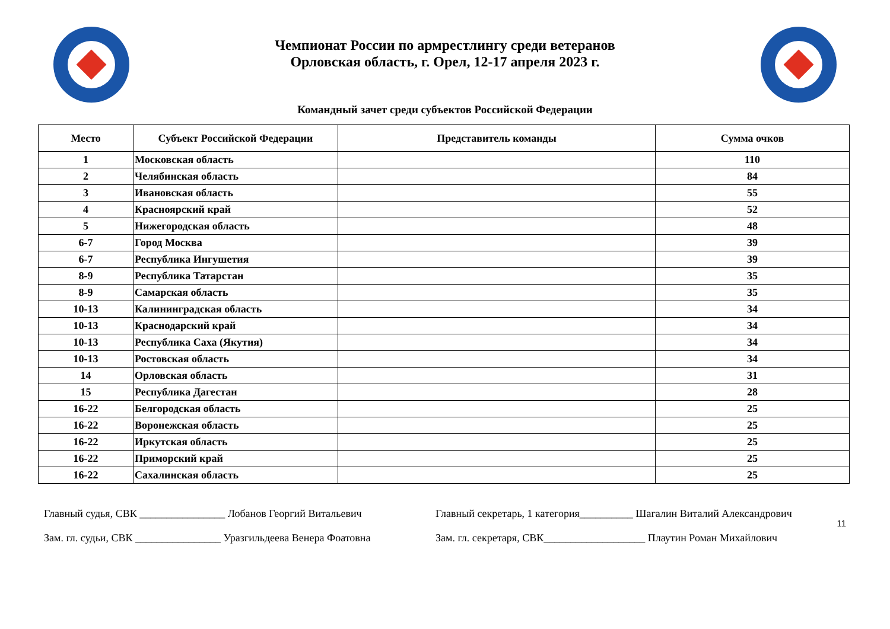Чемпионат России по армрестлингу среди ветеранов
Орловская область, г. Орел, 12-17 апреля 2023 г.
Командный зачет среди субъектов Российской Федерации
| Место | Субъект Российской Федерации | Представитель команды | Сумма очков |
| --- | --- | --- | --- |
| 1 | Московская область | | 110 |
| 2 | Челябинская область | | 84 |
| 3 | Ивановская область | | 55 |
| 4 | Красноярский край | | 52 |
| 5 | Нижегородская область | | 48 |
| 6-7 | Город Москва | | 39 |
| 6-7 | Республика Ингушетия | | 39 |
| 8-9 | Республика Татарстан | | 35 |
| 8-9 | Самарская область | | 35 |
| 10-13 | Калининградская область | | 34 |
| 10-13 | Краснодарский край | | 34 |
| 10-13 | Республика Саха (Якутия) | | 34 |
| 10-13 | Ростовская область | | 34 |
| 14 | Орловская область | | 31 |
| 15 | Республика Дагестан | | 28 |
| 16-22 | Белгородская область | | 25 |
| 16-22 | Воронежская область | | 25 |
| 16-22 | Иркутская область | | 25 |
| 16-22 | Приморский край | | 25 |
| 16-22 | Сахалинская область | | 25 |
11
Главный судья, СВК ________________ Лобанов Георгий Витальевич
Зам. гл. судьи, СВК ________________ Уразгильдеева Венера Фоатовна
Главный секретарь, 1 категория__________ Шагалин Виталий Александрович
Зам. гл. секретаря, СВК___________________ Плаутин Роман Михайлович